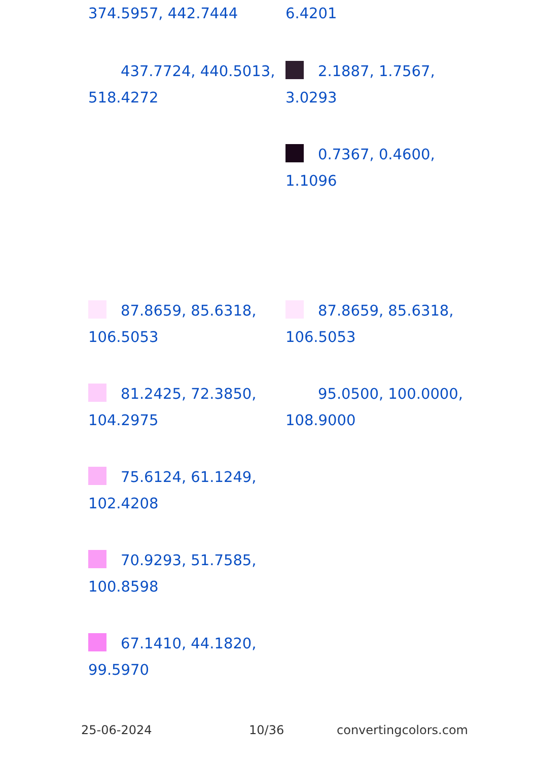374.5957, 442.7444
437.7724, 440.5013, 518.4272
87.8659, 85.6318, 106.5053
81.2425, 72.3850, 104.2975
75.6124, 61.1249, 102.4208
70.9293, 51.7585, 100.8598
67.1410, 44.1820, 99.5970
6.4201
2.1887, 1.7567, 3.0293
0.7367, 0.4600, 1.1096
87.8659, 85.6318, 106.5053
95.0500, 100.0000, 108.9000
25-06-2024 10/36 convertingcolors.com